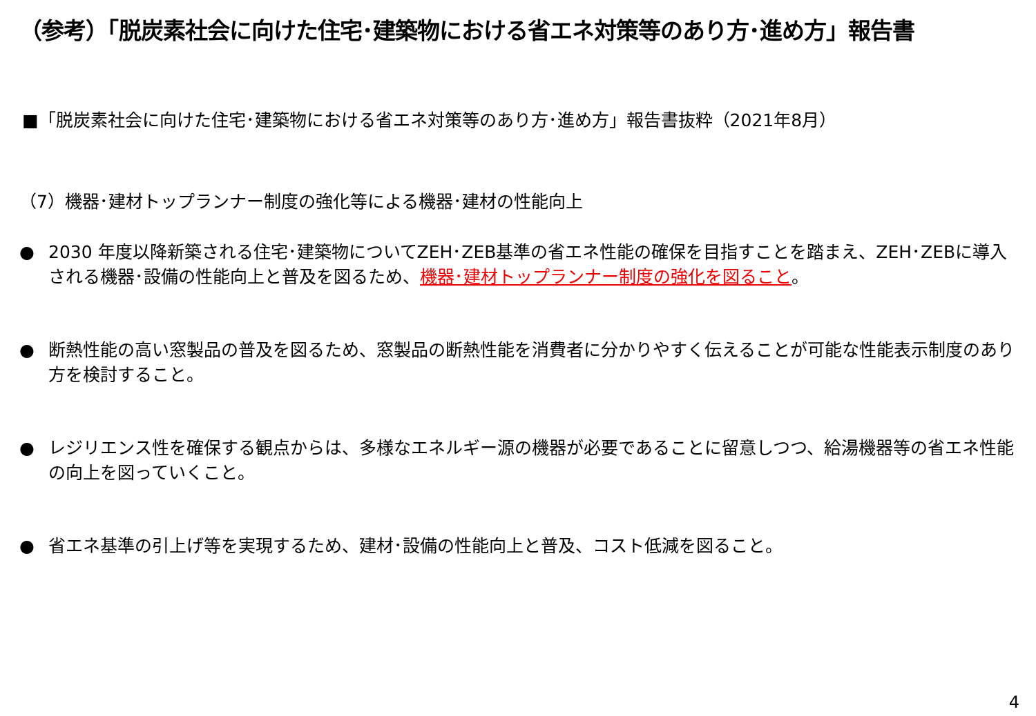（参考）「脱炭素社会に向けた住宅･建築物における省エネ対策等のあり方･進め方」報告書
■「脱炭素社会に向けた住宅･建築物における省エネ対策等のあり方･進め方」報告書抜粋（2021年8月）
（7）機器･建材トップランナー制度の強化等による機器･建材の性能向上
● 2030 年度以降新築される住宅･建築物についてZEH･ZEB基準の省エネ性能の確保を目指すことを踏まえ、ZEH･ZEBに導入される機器･設備の性能向上と普及を図るため、機器･建材トップランナー制度の強化を図ること。
● 断熱性能の高い窓製品の普及を図るため、窓製品の断熱性能を消費者に分かりやすく伝えることが可能な性能表示制度のあり方を検討すること。
● レジリエンス性を確保する観点からは、多様なエネルギー源の機器が必要であることに留意しつつ、給湯機器等の省エネ性能の向上を図っていくこと。
● 省エネ基準の引上げ等を実現するため、建材･設備の性能向上と普及、コスト低減を図ること。
4